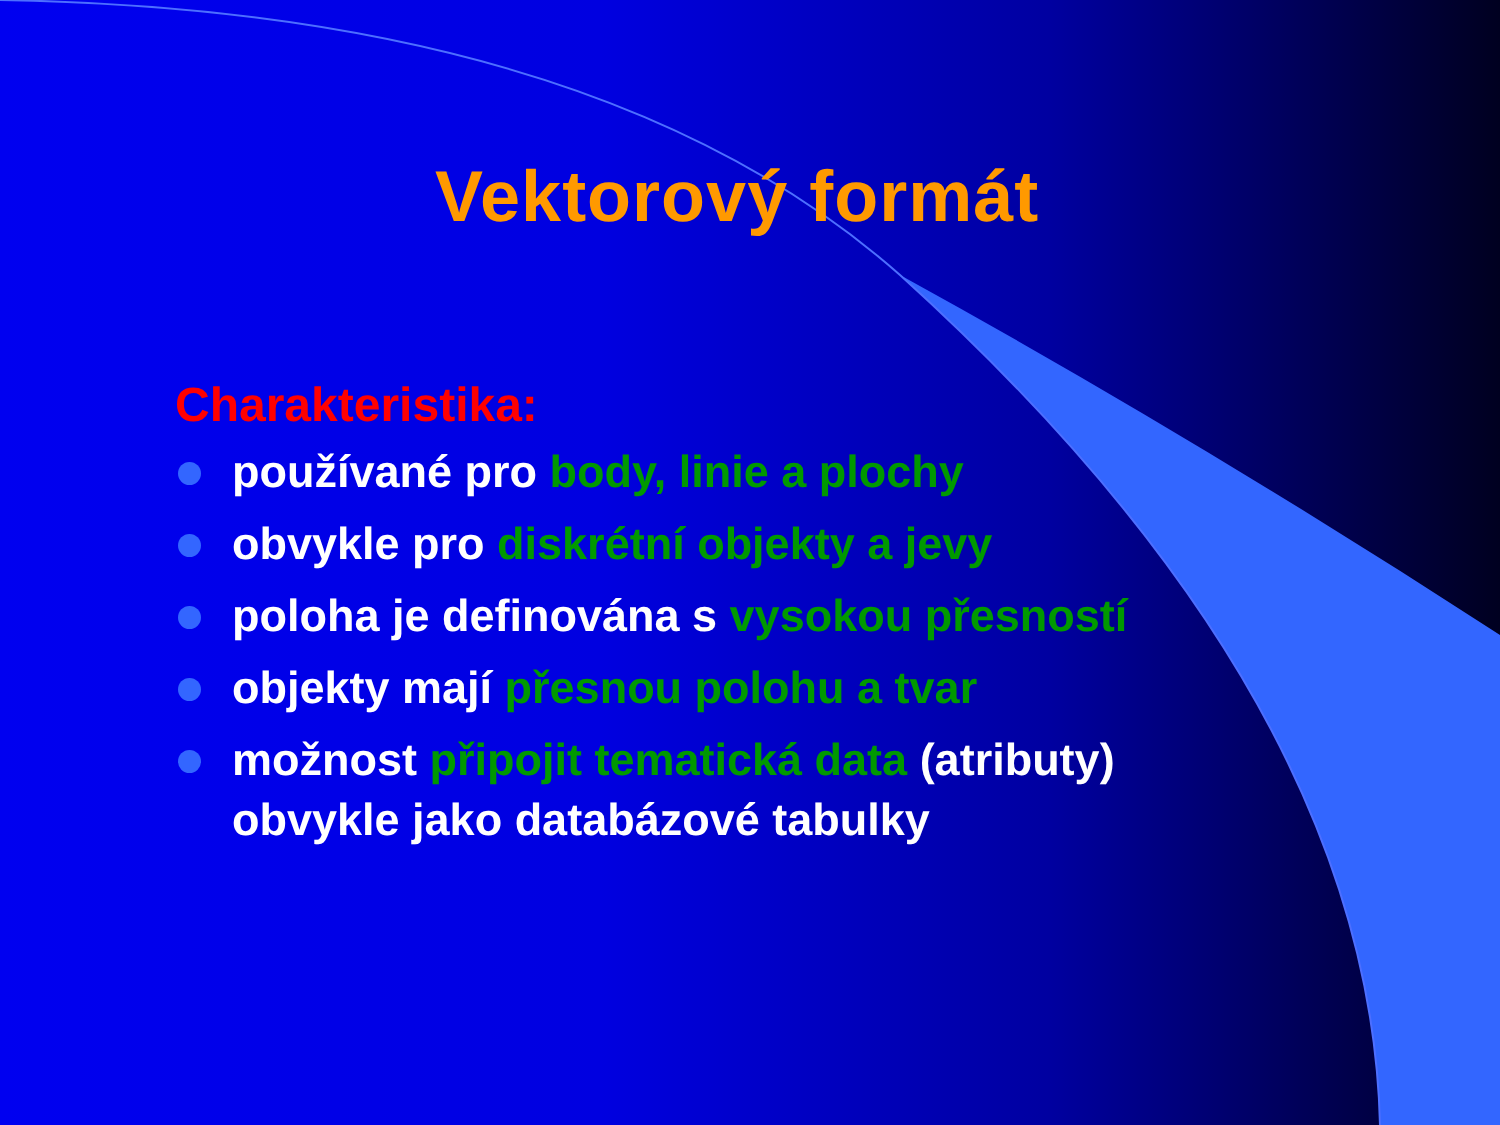Vektorový formát
Charakteristika:
používané pro body, linie a plochy
obvykle pro diskrétní objekty a jevy
poloha je definována s vysokou přesností
objekty mají přesnou polohu a tvar
možnost připojit tematická data (atributy) obvykle jako databázové tabulky